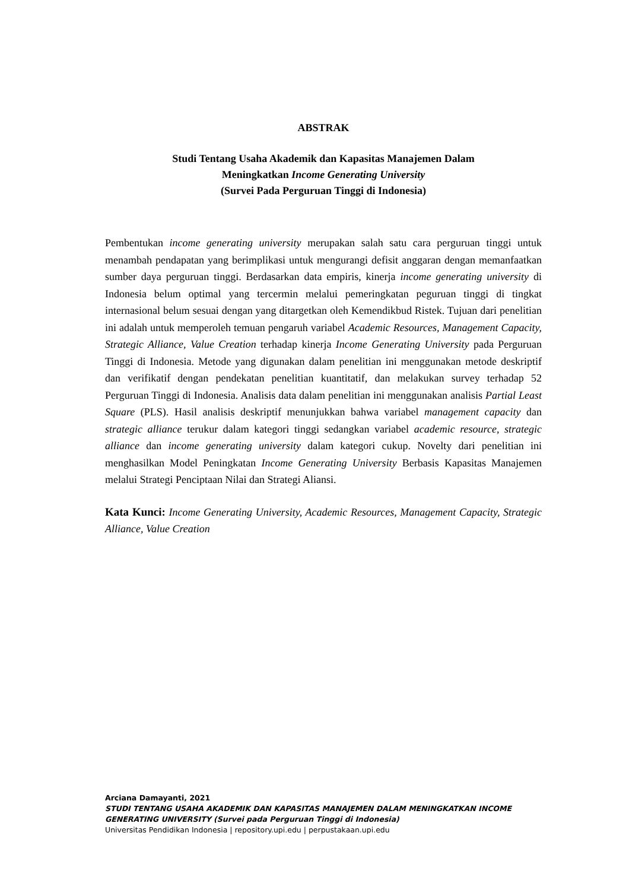ABSTRAK
Studi Tentang Usaha Akademik dan Kapasitas Manajemen Dalam
Meningkatkan Income Generating University
(Survei Pada Perguruan Tinggi di Indonesia)
Pembentukan income generating university merupakan salah satu cara perguruan tinggi untuk menambah pendapatan yang berimplikasi untuk mengurangi defisit anggaran dengan memanfaatkan sumber daya perguruan tinggi. Berdasarkan data empiris, kinerja income generating university di Indonesia belum optimal yang tercermin melalui pemeringkatan peguruan tinggi di tingkat internasional belum sesuai dengan yang ditargetkan oleh Kemendikbud Ristek. Tujuan dari penelitian ini adalah untuk memperoleh temuan pengaruh variabel Academic Resources, Management Capacity, Strategic Alliance, Value Creation terhadap kinerja Income Generating University pada Perguruan Tinggi di Indonesia. Metode yang digunakan dalam penelitian ini menggunakan metode deskriptif dan verifikatif dengan pendekatan penelitian kuantitatif, dan melakukan survey terhadap 52 Perguruan Tinggi di Indonesia. Analisis data dalam penelitian ini menggunakan analisis Partial Least Square (PLS). Hasil analisis deskriptif menunjukkan bahwa variabel management capacity dan strategic alliance terukur dalam kategori tinggi sedangkan variabel academic resource, strategic alliance dan income generating university dalam kategori cukup. Novelty dari penelitian ini menghasilkan Model Peningkatan Income Generating University Berbasis Kapasitas Manajemen melalui Strategi Penciptaan Nilai dan Strategi Aliansi.
Kata Kunci: Income Generating University, Academic Resources, Management Capacity, Strategic Alliance, Value Creation
Arciana Damayanti, 2021
STUDI TENTANG USAHA AKADEMIK DAN KAPASITAS MANAJEMEN DALAM MENINGKATKAN INCOME GENERATING UNIVERSITY (Survei pada Perguruan Tinggi di Indonesia)
Universitas Pendidikan Indonesia | repository.upi.edu | perpustakaan.upi.edu